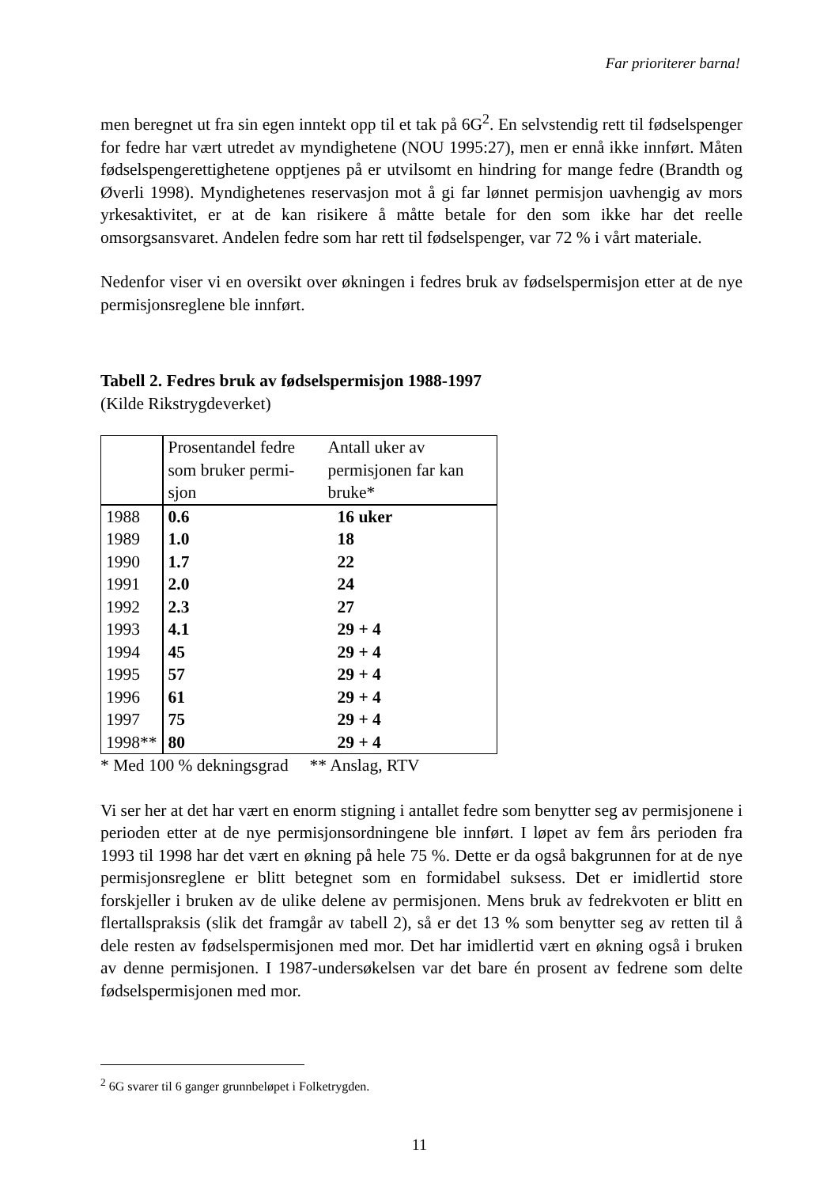Far prioriterer barna!
men beregnet ut fra sin egen inntekt opp til et tak på 6G<sup>2</sup>. En selvstendig rett til fødselspenger for fedre har vært utredet av myndighetene (NOU 1995:27), men er ennå ikke innført. Måten fødselspengerettighetene opptjenes på er utvilsomt en hindring for mange fedre (Brandth og Øverli 1998). Myndighetenes reservasjon mot å gi far lønnet permisjon uavhengig av mors yrkesaktivitet, er at de kan risikere å måtte betale for den som ikke har det reelle omsorgsansvaret. Andelen fedre som har rett til fødselspenger, var 72 % i vårt materiale.
Nedenfor viser vi en oversikt over økningen i fedres bruk av fødselspermisjon etter at de nye permisjonsreglene ble innført.
Tabell 2. Fedres bruk av fødselspermisjon 1988-1997
(Kilde Rikstrygdeverket)
| | Prosentandel fedre som bruker permi-sjon | Antall uker av permisjonen far kan bruke* |
| --- | --- | --- |
| 1988 | 0.6 | 16 uker |
| 1989 | 1.0 | 18 |
| 1990 | 1.7 | 22 |
| 1991 | 2.0 | 24 |
| 1992 | 2.3 | 27 |
| 1993 | 4.1 | 29 + 4 |
| 1994 | 45 | 29 + 4 |
| 1995 | 57 | 29 + 4 |
| 1996 | 61 | 29 + 4 |
| 1997 | 75 | 29 + 4 |
| 1998** | 80 | 29 + 4 |
* Med 100 % dekningsgrad ** Anslag, RTV
Vi ser her at det har vært en enorm stigning i antallet fedre som benytter seg av permisjonene i perioden etter at de nye permisjonsordningene ble innført. I løpet av fem års perioden fra 1993 til 1998 har det vært en økning på hele 75 %. Dette er da også bakgrunnen for at de nye permisjonsreglene er blitt betegnet som en formidabel suksess. Det er imidlertid store forskjeller i bruken av de ulike delene av permisjonen. Mens bruk av fedrekvoten er blitt en flertallspraksis (slik det framgår av tabell 2), så er det 13 % som benytter seg av retten til å dele resten av fødselspermisjonen med mor. Det har imidlertid vært en økning også i bruken av denne permisjonen. I 1987-undersøkelsen var det bare én prosent av fedrene som delte fødselspermisjonen med mor.
<sup>2</sup> 6G svarer til 6 ganger grunnbeløpet i Folketrygden.
11